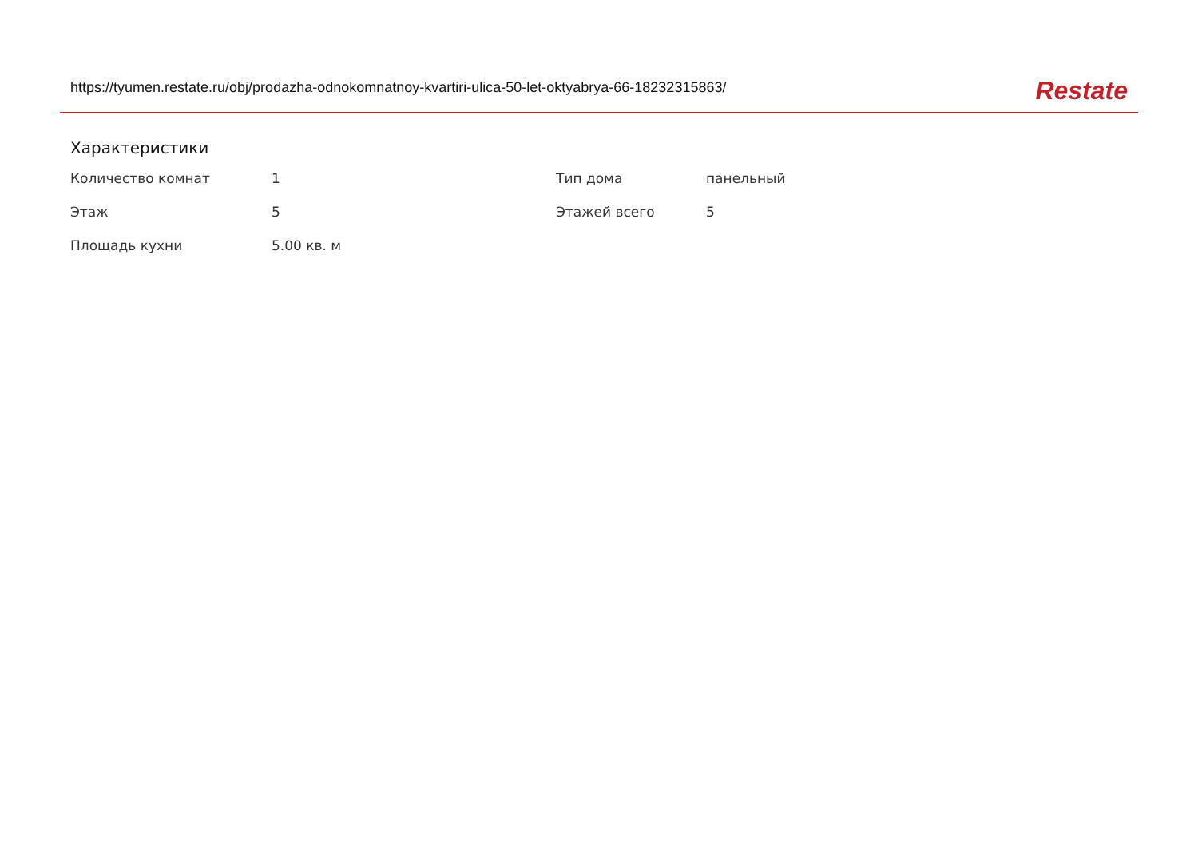https://tyumen.restate.ru/obj/prodazha-odnokomnatnoy-kvartiri-ulica-50-let-oktyabrya-66-18232315863/
Restate
Характеристики
| Количество комнат | 1 | Тип дома | панельный |
| Этаж | 5 | Этажей всего | 5 |
| Площадь кухни | 5.00 кв. м | | |